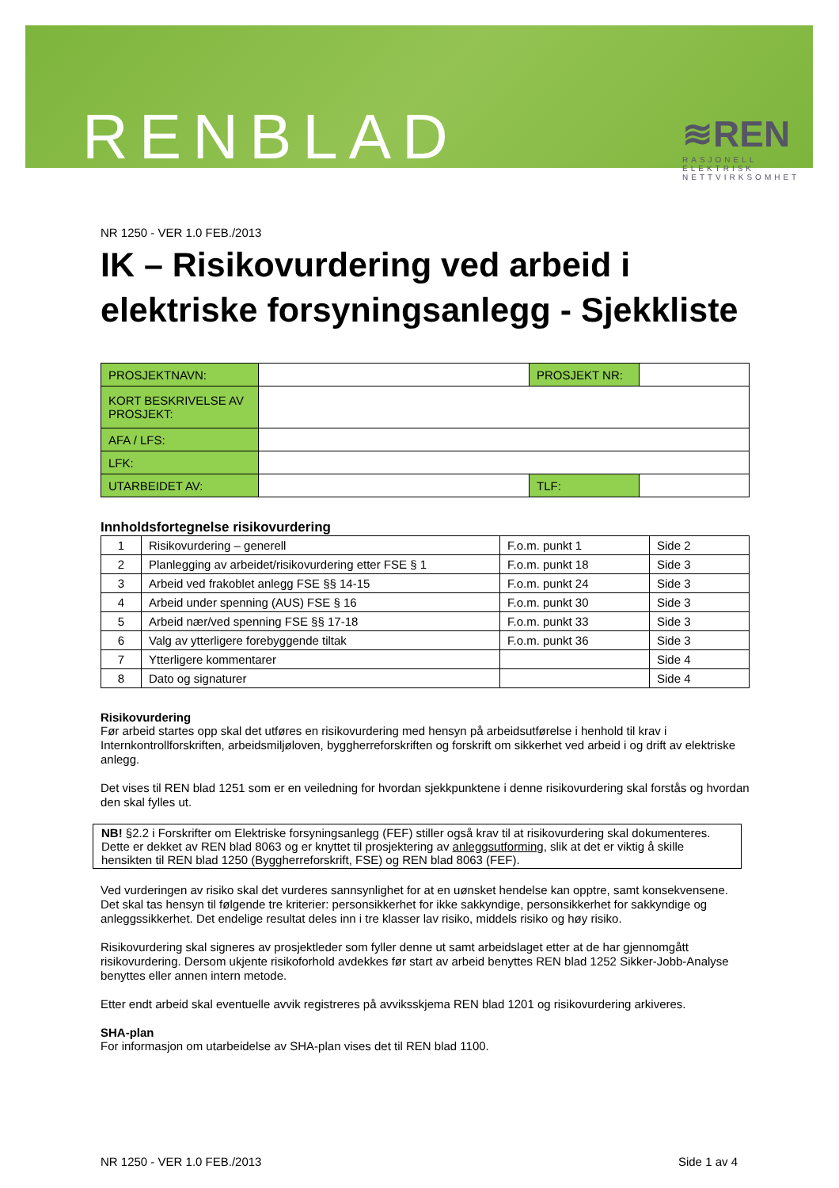RENBLAD
≋REN
RASJONELL ELEKTRISK NETTVIRKSOMHET
NR 1250 - VER 1.0 FEB./2013
IK – Risikovurdering ved arbeid i elektriske forsyningsanlegg - Sjekkliste
| PROSJEKTNAVN: | | PROSJEKT NR: | |
| KORT BESKRIVELSE AV PROSJEKT: | | | |
| AFA / LFS: | | | |
| LFK: | | | |
| UTARBEIDET AV: | | TLF: | |
Innholdsfortegnelse risikovurdering
| 1 | Risikovurdering – generell | F.o.m. punkt 1 | Side 2 |
| 2 | Planlegging av arbeidet/risikovurdering etter FSE § 1 | F.o.m. punkt 18 | Side 3 |
| 3 | Arbeid ved frakoblet anlegg FSE §§ 14-15 | F.o.m. punkt 24 | Side 3 |
| 4 | Arbeid under spenning (AUS) FSE § 16 | F.o.m. punkt 30 | Side 3 |
| 5 | Arbeid nær/ved spenning FSE §§ 17-18 | F.o.m. punkt 33 | Side 3 |
| 6 | Valg av ytterligere forebyggende tiltak | F.o.m. punkt 36 | Side 3 |
| 7 | Ytterligere kommentarer | | Side 4 |
| 8 | Dato og signaturer | | Side 4 |
Risikovurdering
Før arbeid startes opp skal det utføres en risikovurdering med hensyn på arbeidsutførelse i henhold til krav i Internkontrollforskriften, arbeidsmiljøloven, byggherreforskriften og forskrift om sikkerhet ved arbeid i og drift av elektriske anlegg.
Det vises til REN blad 1251 som er en veiledning for hvordan sjekkpunktene i denne risikovurdering skal forstås og hvordan den skal fylles ut.
NB! §2.2 i Forskrifter om Elektriske forsyningsanlegg (FEF) stiller også krav til at risikovurdering skal dokumenteres. Dette er dekket av REN blad 8063 og er knyttet til prosjektering av anleggsutforming, slik at det er viktig å skille hensikten til REN blad 1250 (Byggherreforskrift, FSE) og REN blad 8063 (FEF).
Ved vurderingen av risiko skal det vurderes sannsynlighet for at en uønsket hendelse kan opptre, samt konsekvensene. Det skal tas hensyn til følgende tre kriterier: personsikkerhet for ikke sakkyndige, personsikkerhet for sakkyndige og anleggssikkerhet. Det endelige resultat deles inn i tre klasser lav risiko, middels risiko og høy risiko.
Risikovurdering skal signeres av prosjektleder som fyller denne ut samt arbeidslaget etter at de har gjennomgått risikovurdering. Dersom ukjente risikoforhold avdekkes før start av arbeid benyttes REN blad 1252 Sikker-Jobb-Analyse benyttes eller annen intern metode.
Etter endt arbeid skal eventuelle avvik registreres på avviksskjema REN blad 1201 og risikovurdering arkiveres.
SHA-plan
For informasjon om utarbeidelse av SHA-plan vises det til REN blad 1100.
NR 1250 - VER 1.0 FEB./2013 Side 1 av 4